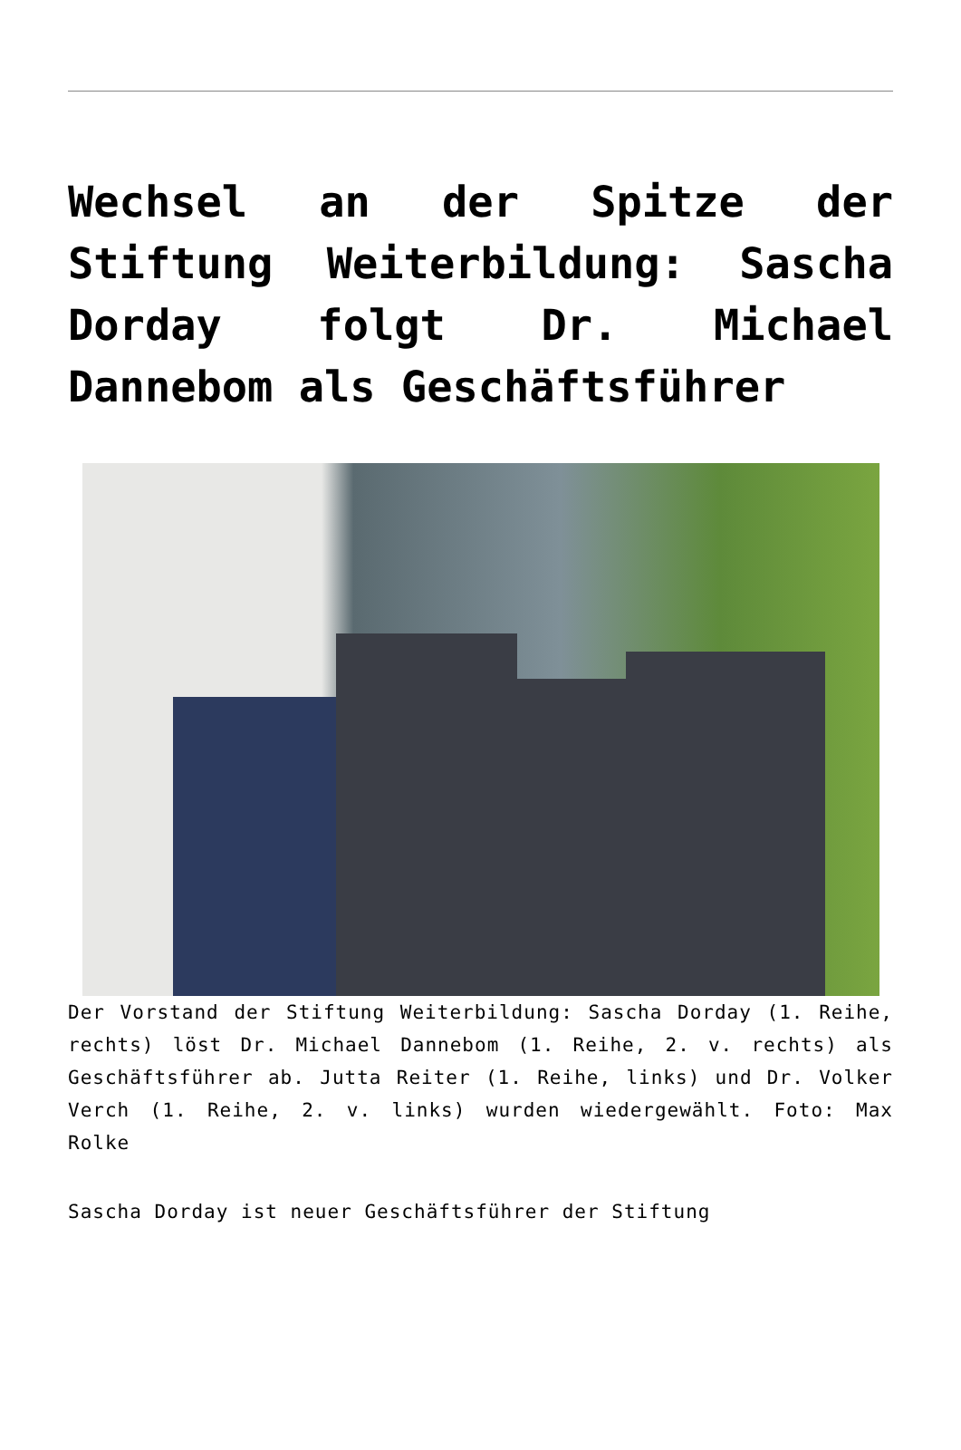Wechsel an der Spitze der Stiftung Weiterbildung: Sascha Dorday folgt Dr. Michael Dannebom als Geschäftsführer
Der Vorstand der Stiftung Weiterbildung: Sascha Dorday (1. Reihe, rechts) löst Dr. Michael Dannebom (1. Reihe, 2. v. rechts) als Geschäftsführer ab. Jutta Reiter (1. Reihe, links) und Dr. Volker Verch (1. Reihe, 2. v. links) wurden wiedergewählt. Foto: Max Rolke
Sascha Dorday ist neuer Geschäftsführer der Stiftung